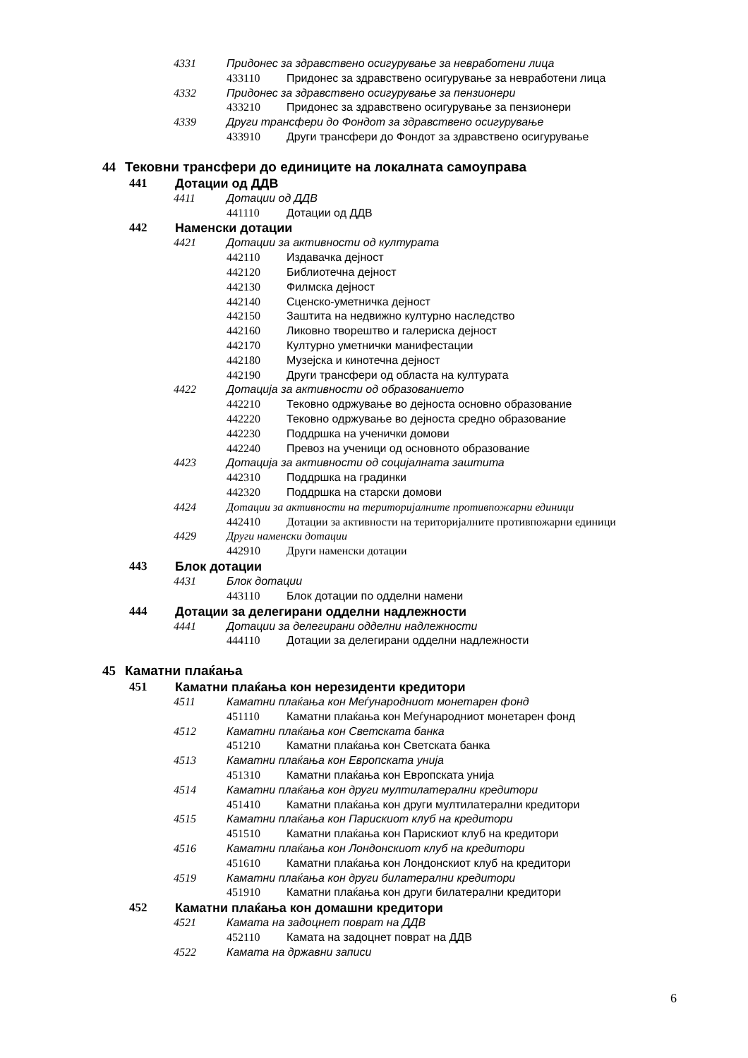4331 Придонес за здравствено осигурување за невработени лица
433110 Придонес за здравствено осигурување за невработени лица
4332 Придонес за здравствено осигурување за пензионери
433210 Придонес за здравствено осигурување за пензионери
4339 Други трансфери до Фондот за здравствено осигурување
433910 Други трансфери до Фондот за здравствено осигурување
44 Тековни трансфери до единиците на локалната самоуправа
441 Дотации од ДДВ
4411 Дотации од ДДВ
441110 Дотации од ДДВ
442 Наменски дотации
4421 Дотации за активности од културата
442110 Издавачка дејност
442120 Библиотечна дејност
442130 Филмска дејност
442140 Сценско-уметничка дејност
442150 Заштита на недвижно културно наследство
442160 Ликовно творештво и галериска дејност
442170 Културно уметнички манифестации
442180 Музејска и кинотечна дејност
442190 Други трансфери од областа на културата
4422 Дотација за активности од образованието
442210 Тековно одржување во дејноста основно образование
442220 Тековно одржување во дејноста средно образование
442230 Поддршка на ученички домови
442240 Превоз на ученици од основното образование
4423 Дотација за активности од социјалната заштита
442310 Поддршка на градинки
442320 Поддршка на старски домови
4424 Дотации за активности на територијалните противпожарни единици
442410 Дотации за активности на територијалните противпожарни единици
4429 Други наменски дотации
442910 Други наменски дотации
443 Блок дотации
4431 Блок дотации
443110 Блок дотации по одделни намени
444 Дотации за делегирани одделни надлежности
4441 Дотации за делегирани одделни надлежности
444110 Дотации за делегирани одделни надлежности
45 Каматни плаќања
451 Каматни плаќања кон нерезиденти кредитори
4511 Каматни плаќања кон Меѓународниот монетарен фонд
451110 Каматни плаќања кон Меѓународниот монетарен фонд
4512 Каматни плаќања кон Светската банка
451210 Каматни плаќања кон Светската банка
4513 Каматни плаќања кон Европската унија
451310 Каматни плаќања кон Европската унија
4514 Каматни плаќања кон други мултилатерални кредитори
451410 Каматни плаќања кон други мултилатерални кредитори
4515 Каматни плаќања кон Парискиот клуб на кредитори
451510 Каматни плаќања кон Парискиот клуб на кредитори
4516 Каматни плаќања кон Лондонскиот клуб на кредитори
451610 Каматни плаќања кон Лондонскиот клуб на кредитори
4519 Каматни плаќања кон други билатерални кредитори
451910 Каматни плаќања кон други билатерални кредитори
452 Каматни плаќања кон домашни кредитори
4521 Камата на задоцнет поврат на ДДВ
452110 Камата на задоцнет поврат на ДДВ
4522 Камата на државни записи
6